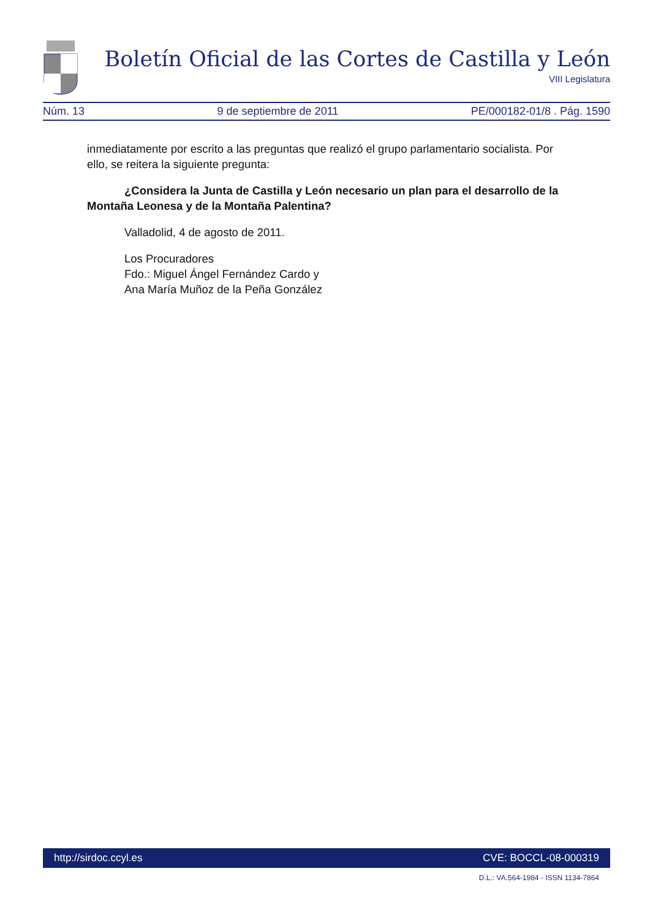Boletín Oficial de las Cortes de Castilla y León
VIII Legislatura
Núm. 13 9 de septiembre de 2011 PE/000182-01/8 . Pág. 1590
inmediatamente por escrito a las preguntas que realizó el grupo parlamentario socialista. Por ello, se reitera la siguiente pregunta:
¿Considera la Junta de Castilla y León necesario un plan para el desarrollo de la Montaña Leonesa y de la Montaña Palentina?
Valladolid, 4 de agosto de 2011.
Los Procuradores
Fdo.: Miguel Ángel Fernández Cardo y
Ana María Muñoz de la Peña González
http://sirdoc.ccyl.es CVE: BOCCL-08-000319
D.L.: VA.564-1984 - ISSN 1134-7864